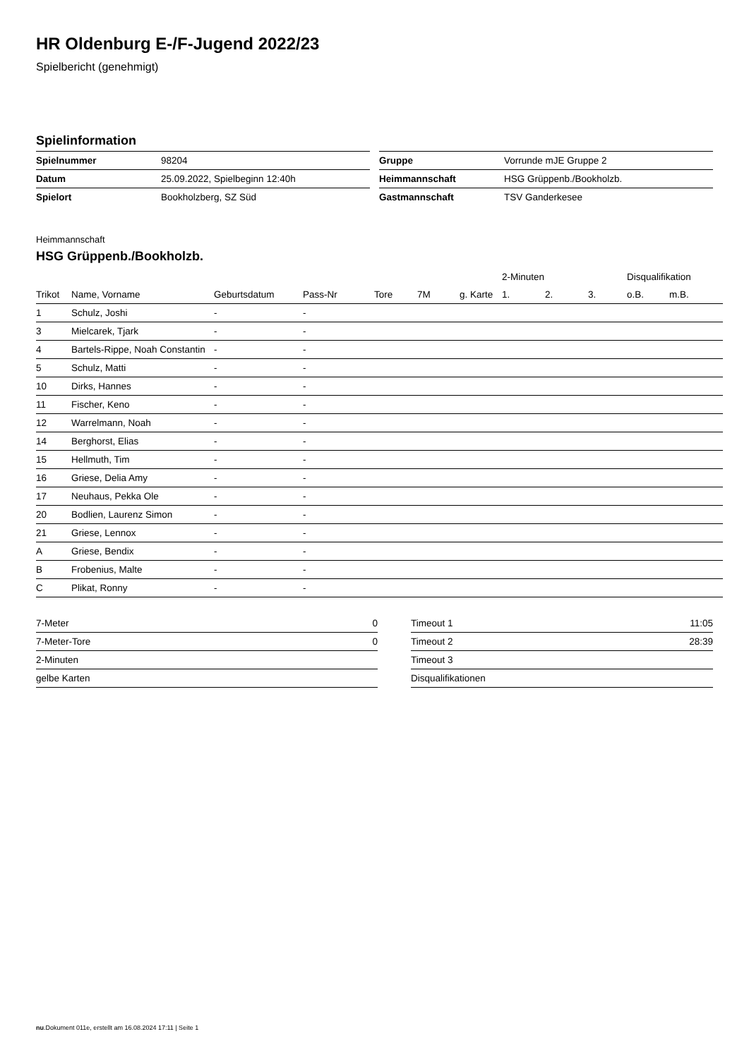HR Oldenburg E-/F-Jugend 2022/23
Spielbericht (genehmigt)
Spielinformation
| Spielnummer | 98204 |
| Datum | 25.09.2022, Spielbeginn 12:40h |
| Spielort | Bookholzberg, SZ Süd |
| Gruppe | Vorrunde mJE Gruppe 2 |
| Heimmannschaft | HSG Grüppenb./Bookholzb. |
| Gastmannschaft | TSV Ganderkesee |
Heimmannschaft
HSG Grüppenb./Bookholzb.
| | | | | | | | 2-Minuten | | | Disqualifikation | |
| --- | --- | --- | --- | --- | --- | --- | --- | --- | --- | --- | --- |
| Trikot | Name, Vorname | Geburtsdatum | Pass-Nr | Tore | 7M | g. Karte | 1. | 2. | 3. | o.B. | m.B. |
| 1 | Schulz, Joshi | - | - | | | | | | | | |
| 3 | Mielcarek, Tjark | - | - | | | | | | | | |
| 4 | Bartels-Rippe, Noah Constantin | - | - | | | | | | | | |
| 5 | Schulz, Matti | - | - | | | | | | | | |
| 10 | Dirks, Hannes | - | - | | | | | | | | |
| 11 | Fischer, Keno | - | - | | | | | | | | |
| 12 | Warrelmann, Noah | - | - | | | | | | | | |
| 14 | Berghorst, Elias | - | - | | | | | | | | |
| 15 | Hellmuth, Tim | - | - | | | | | | | | |
| 16 | Griese, Delia Amy | - | - | | | | | | | | |
| 17 | Neuhaus, Pekka Ole | - | - | | | | | | | | |
| 20 | Bodlien, Laurenz Simon | - | - | | | | | | | | |
| 21 | Griese, Lennox | - | - | | | | | | | | |
| A | Griese, Bendix | - | - | | | | | | | | |
| B | Frobenius, Malte | - | - | | | | | | | | |
| C | Plikat, Ronny | - | - | | | | | | | | |
| 7-Meter | 0 |
| 7-Meter-Tore | 0 |
| 2-Minuten | |
| gelbe Karten | |
| Timeout 1 | 11:05 |
| Timeout 2 | 28:39 |
| Timeout 3 | |
| Disqualifikationen | |
nu.Dokument 011e, erstellt am 16.08.2024 17:11 | Seite 1